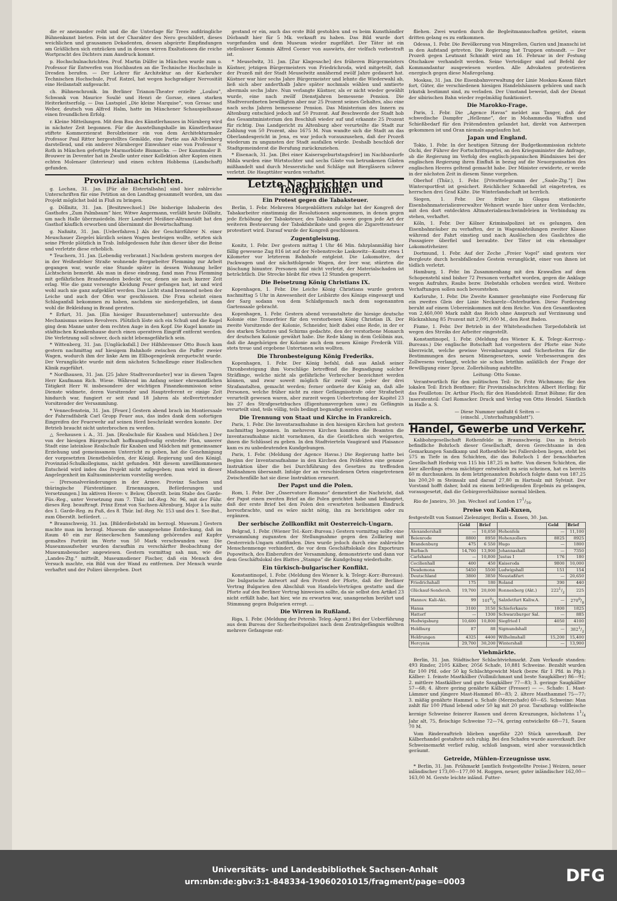die er aneinander reiht und die die Unterlage für Trees aufdringliche Bühnenkunst bieten. Fein ist der Charakter des Nero geschildert, dieses weichlichen und grausamen Dekadenten, dessen abgeirrte Empfindungen am Gräßlichen sich entzücken und in dessen wirren Exaltationen die reiche Wortpracht des Dichters zum Ausdruck kommt.
p. Hochschulnachrichten. Prof. Martin Dülfer in München wurde zum o. Professor für Entwerfen von Hochbauten an die Technische Hochschule in Dresden berufen. — Der Lehrer für Architektur an der Karlsruher Technischen Hochschule, Prof. Ratzel, hat wegen hochgradiger Nervosität eine Heilanstalt aufgesucht.
ch. Bühnenchronik. Im Berliner Trianon-Theater erzielte „Loulou“, Schwank von Maurice Soulié und Henri de Gorsse, einen starken Heiterkeitserfolg. — Das Lustspiel „Die kleine Marquise“, von Gresac und Weber, deutsch von Alfred Halm, hatte im Münchener Schauspielhause einen freundlichen Erfolg.
r. Kleine Mitteilungen. Mit dem Bau des Künstlerhauses in Nürnberg wird in nächster Zeit begonnen. Für die Ausstellungshalle im Künstlerhause stiftete Kommerzienrat Berolzheimer ein von dem Architekturmaler Professor Paul Ritter hergestelltes Gemälde, eine Partie aus Alt-Nürnberg darstellend, und ein anderer Nürnberger Einwohner eine von Professor v. Roth in München gefertigte Marmorbüste Bismarcks. — Der Kunstmaler B. Brouwer in Deventer hat in Zwolle unter einer Kollektion alter Kopien einen echten Molenaer (Interieur) und einen echten Hobbema (Landschaft) gefunden.
Provinzialnachrichten.
g. Lochau, 31. Jan. [Für die Elstertalbahn] sind hier zahlreiche Unterschriften für eine Petition an den Landtag gesammelt worden, um das Projekt möglichst bald in Fluß zu bringen.
g. Döllnitz, 31. Jan. [Besitzwechsel.] Die bisherige Inhaberin des Gasthofes „Zum Palmbaum“ hier, Witwe Angermann, verläßt heute Döllnitz, um nach Halle überzusiedeln. Herr Landwirt Meißner-Altranstädt hat den Gasthof käuflich erworben und übernimmt die Bewirtschaftung.
g. Naßnitz, 31. Jan. [Ueberfahren.] Als der Geschirrführer N. einer Meuschauer Ziegelei kürzlich seinen Wagen besteigen wollte, setzten sich seine Pferde plötzlich in Trab. Infolgedessen fuhr ihm dieser über die Beine und verletzte diese erheblich.
* Teuchern, 31. Jan. [Lebendig verbrannt.] Nachdem gestern morgen der in der Weißenfelser Straße wohnende Bergarbeiter Flemming zur Arbeit gegangen war, wurde eine Stunde später in dessen Wohnung heller Lichtschein bemerkt. Als man in diese eindrang, fand man Frau Flemming mit gefährlichen Brandwunden bedeckt vor, denen sie nach kurzer Zeit erlag. Wie die ganz versengte Kleidung Feuer gefangen hat, ist und wird wohl auch nie ganz aufgeklärt werden. Das Licht stand brennend neben der Leiche und auch der Ofen war geschlossen. Die Frau scheint einen Schlaganfall bekommen zu haben, nachdem sie niedergefallen, ist dann wohl die Bekleidung in Brand geraten.
* Erfurt, 31. Jan. [Ein hiesiger Bauunternehmer] untersuchte den Mechanismus seines Revolvers. Plötzlich löste sich ein Schuß und die Kugel ging dem Manne unter dem rechten Auge in den Kopf. Die Kugel konnte im städtischen Krankenhause durch einen operativen Eingriff entfernt werden. Die Verletzung soll schwer, doch nicht lebensgefährlich sein.
* Wittenberg, 31. Jan. [Unglücksfall.] Der Hilfsbremser Otto Bosch kam gestern nachmittag auf hiesigem Bahnhofe zwischen die Puffer zweier Wagen, wodurch ihm der linke Arm im Ellbogengelenk zerquetscht wurde. Der Verunglückte wurde mit dem nächsten Schnellzuge einer Halleschen Klinik zugeführt.
* Nordhausen, 31. Jan. [25 Jahre Stadtverordneter] war in diesen Tagen Herr Kaufmann Rich. Wiese. Während im Anfang seiner ehrenamtlichen Tätigkeit Herr W. insbesondere der wichtigen Finanzkommission seine Dienste widmete, deren Vorsitzender und Hauptreferent er einige Zeit hindurch war, fungiert er seit rund 18 Jahren als stellvertretender Vorsitzender der Versammlung.
* Vennecfenstein, 31. Jan. [Feuer.] Gestern abend brach im Montiersaale der Fahrradfabrik Carl Gropp Feuer aus, das indes dank dem sofortigen Eingreifen der Feuerwehr auf seinen Herd beschränkt werden konnte. Der Betrieb braucht nicht unterbrochen zu werden.
△ Seehausen i. A., 31. Jan. [Realschule für Knaben und Mädchen.] Der von der hiesigen Bürgerschaft hoffnungsfreudig erstrebte Plan, unserer Stadt eine lateinlose Realschule für Knaben und Mädchen mit gemeinsamer Erziehung und gemeinsamem Unterricht zu geben, hat die Genehmigung der vorgesetzten Dienstbehörden, der Königl. Regierung und des Königl. Provinzial-Schulkollegiums, nicht gefunden. Mit diesem unwillkommenen Entscheid wird indes das Projekt nicht aufgegeben; man wird in dieser Angelegenheit im Kultusministerium vorstellig werden.
— [Personalveränderungen in der Armee. Provinz Sachsen und thüringische Fürstentümer. Ernennungen, Beförderungen und Versetzungen.] Im aktiven Heere: v. Below, Oberstlt. beim Stabe des Garde-Füs.-Reg., unter Versetzung zum 7. Thür. Inf.-Reg. Nr. 96, mit der Führ. dieses Reg. beauftragt. Prinz Ernst von Sachsen-Altenburg, Major à la suite des 1. Garde-Reg. zu Fuß, des 8. Thür. Inf.-Reg. Nr. 153 und des 1. See-Bat., zum Oberstlt. befördert. …
* Braunschweig, 31. Jan. [Bilderdiebstahl im herzogl. Museum.] Gestern machte man im herzogl. Museum die unangenehme Entdeckung, daß im Raum 40 ein zur Reineckeschen Sammlung gehörendes auf Kupfer gemaltes Porträt im Werte von 50 Mark verschwunden war. Die Museumsaufseher wurden daraufhin zu verschärfter Beobachtung der Museumsbesucher angewiesen. Gestern vormittag sah nun, wie die „Landes-Ztg.“ mitteilt, Museumsdiener Fischer, daß ein Mensch den Versuch machte, ein Bild von der Wand zu entfernen. Der Mensch wurde verhaftet und der Polizei übergeben. Dort
gestand er ein, auch das erste Bild gestohlen und es beim Kunsthändler Dörbandt hier für 5 Mk. verkauft zu haben. Das Bild wurde dort vorgefunden und dem Museum wieder zugeführt. Der Täter ist ein stellenloser Kommis Alfred Coener von auswärts, der vielfach vorbestraft ist.
* Meuselwitz, 31. Jan. [Zur Klagesache] des früheren Bürgermeisters Küstner, jetzigen Bürgermeisters von Friedrichroda, wird mitgeteilt, daß der Prozeß mit der Stadt Meuselwitz annähernd zwölf Jahre gedauert hat. Küstner war hier sechs Jahre Bürgermeister und lehnte die Wiederwahl ab, ließ sich aber anderthalb Jahre später nochmals wählen und amtierte abermals sechs Jahre. Nun verlangte Küstner, als er nicht wieder gewählt wurde, eine nach zwölf Dienstjahren bemessene Pension. Die Stadtverordneten bewilligten aber nur 25 Prozent seines Gehaltes, also eine nach sechs Jahren bemessene Pension. Das Ministerium des Innern zu Altenburg entschied jedoch auf 50 Prozent. Auf Beschwerde der Stadt hob das Gesamtministerium den Beschluß wieder auf und erkannte 25 Prozent für richtig. Das Landgericht zu Altenburg aber verurteilte die Stadt zur Zahlung von 50 Prozent, also 1675 M. Nun wandte sich die Stadt an das Oberlandesgericht in Jena, es war jedoch vorauszusehen, daß der Prozeß wiederum zu ungunsten der Stadt ausfallen würde. Deshalb beschloß der Stadtgemeinderat die Berufung zurückzuziehen.
* Eisenach, 31. Jan. [Bei einer Kaisersgeburtstagsfeier] im Nachbardorfe Mihla wurden eine Wirtstochter und sechs Gäste von betrunkenen Gästen mißhandelt und durch Messerstiche und Schläge mit Biergläsern schwer verletzt. Die Haupttäter wurden verhaftet.
Letzte Nachrichten und Telegramme.
Ein Protest gegen die Tabaksteuer.
Berlin, 1. Febr. Mehreren Morgenblättern zufolge hat der Kongreß der Tabakarbeiter einstimmig die Resolutionen angenommen, in denen gegen jede Erhöhung der Tabaksteuer, des Tabakzolls sowie gegen jede Art der weiteren Besteuerung der Tabakfabrikate und gegen die Zigarettensteuer protestiert wird. Darauf wurde der Kongreß geschlossen.
Zugentgleisung.
Konitz, 1. Febr. Der gestern mittag 1 Uhr 46 Min. fahrplanmäßig hier fällig gewesene Zug 816 ist auf der Nebenstrecke Laskowitz—Konitz etwa 1 Kilometer vor letzterem Bahnhofe entgleist. Die Lokomotive, der Packwagen und der nächstfolgende Wagen, der leer war, stürzten die Böschung hinunter. Personen sind nicht verletzt, der Materialschaden ist beträchtlich. Die Strecke bleibt für etwa 12 Stunden gesperrt.
Die Beisetzung König Christians IX.
Kopenhagen, 1. Febr. Die Leiche König Christians wurde gestern nachmittag 5 Uhr in Anwesenheit der Leibärzte des Königs eingesargt und der Sarg sodann von dem Schlafgemach nach dem sogenannten Gartensaale gebracht.
Kopenhagen, 1. Febr. Gestern abend veranstaltete die hiesige deutsche Kolonie eine Trauerfeier für den verstorbenen König Christian IX. Der zweite Vorsitzende der Kolonie, Schneider, hielt dabei eine Rede, in der er des starken Schutzes und Schirms gedachte, den der verstorbene Monarch der deutschen Kolonie gewährt habe. Die Rede klang in dem Gelöbnis aus, daß die Angehörigen der Kolonie auch dem neuen Könige Frederik VIII. stets treue und ergebene Untertanen sein wollten.
Die Thronbesteigung König Frederiks.
Kopenhagen, 1. Febr. Der König befahl, daß aus Anlaß seiner Thronbesteigung ihm Vorschläge betreffend die Begnadigung solcher Sträflinge, welche nicht als gefährliche Verbrecher bezeichnet werden können, und zwar soweit möglich für zwölf von jeder der drei Strafanstalten, gemacht werden; ferner ordnete der König an, daß alle Personen, welche früher nicht zu einer Gefängnisstrafe oder Strafarbeit verurteilt gewesen waren, aber zurzeit wegen Uebertretung der Kapitel 23 bis 27 des Strafgesetzbuches (Eigentumsvergehen usw.) zu Gefängnis verurteilt sind, teils völlig, teils bedingt begnadigt werden sollen …
Die Trennung von Staat und Kirche in Frankreich.
Paris, 1. Febr. Die Inventaraufnahme in den hiesigen Kirchen hat gestern nachmittag begonnen. In mehreren Kirchen konnten die Beamten die Inventaraufnahme nicht vornehmen, da die Geistlichen sich weigerten, ihnen die Schlüssel zu geben. In den Stadtvierteln Vaugirard und Plaisance kam es zu unbedeutenden Kundgebungen.
Paris, 1. Febr. (Meldung der Agence Havas.) Die Regierung hatte bei Beginn der Inventaraufnahme in den Kirchen den Präfekten eine genaue Instruktion über die bei Durchführung des Gesetzes zu treffenden Maßnahmen übersandt. Infolge der an verschiedenen Orten eingetretenen Zwischenfälle hat sie diese Instruktion erneuert.
Der Papst und die Polen.
Rom, 1. Febr. Der „Osservatore Romano“ dementiert die Nachricht, daß der Papst einen zweiten Brief an die Polen gerichtet habe und behauptet, daß der erste Brief bei den Polen den erwarteten heilsamen Eindruck hervorbrachte, und es wäre nicht nötig, ihn zu berichtigen oder zu ergänzen.
Der serbische Zollkonflikt mit Oesterreich-Ungarn.
Belgrad, 1. Febr. (Wiener Tel.-Korr.-Bureau.) Gestern vormittag sollte eine Versammlung zugunsten der Stellungnahme gegen den Zollkrieg mit Oesterreich-Ungarn stattfinden. Dies wurde jedoch durch eine zahlreiche Menschenmenge verhindert, die vor dem Geschäftslokale des Exporteurs Popowitsch, des Einberufers der Versammlung, demonstrierte und dann vor dem Geschäftslokal des Blattes „Stampa“ die Kundgebung wiederholte.
Ein türkisch-bulgarischer Konflikt.
Konstantinopel, 1. Febr. (Meldung des Wiener k. k. Telegr.-Korr.-Bureaus). Die bulgarische Antwort auf den Protest der Pforte, daß der Berliner Vertrag Bulgarien den Abschluß von Handels-Verträgen gestatte und die Pforte auf den Berliner Vertrag hinweisen sollte, da sie selbst den Artikel 23 nicht erfüllt habe, hat hier, wie zu erwarten war, unangenehm berührt und Stimmung gegen Bulgarien erregt. …
Die Wirren in Rußland.
Riga, 1. Febr. (Meldung der Petersb. Teleg.-Agent.) Bei der Ueberführung aus dem Bureau der Sicherheitspolizei nach dem Zentralgefängnis wollten mehrere Gefangene ent-
fliehen. Zwei wurden durch die Begleitmannschaften getötet, einem dritten gelang es zu entkommen.
Odessa, 1. Febr. Die Bevölkerung von Mingrelien, Gurien und Jmanschi ist in den Aufstand getreten. Die Regierung hat Truppen entsandt. — Der Prozeß gegen Leutnant Schmidt wird am 16. Februar in der Festung Otschakow verhandelt werden. Seine Verteidiger sind auf Befehl der Kommandantur ausgewiesen worden. Alle Advokaten protestieren energisch gegen diese Maßregelung.
Moskau, 31. Jan. Die Eisenbahnverwaltung der Linie Moskau-Kasan fährt fort, Güter, die verschiedenen hiesigen Handelshäusern gehören und nach Irkutsk bestimmt sind, zu verladen. Der Umstand beweist, daß der Dienst der sibirischen Bahn wieder regelmäßig funktioniert.
Die Marokko-Frage.
Paris, 1. Febr. Die „Agence Havas“ meldet aus Tanger, daß der schwedische Dampfer „Hellenne“, der in Mohammedia Waffen und Schießbedarf für den Prätendenten gelandet hat, direkt von Antwerpen gekommen ist und Oran niemals angelaufen hat.
Japan und England.
Tokio, 1. Febr. In der heutigen Sitzung der Budgetkommission richtete Oichi, der Führer der Fortschrittspartei, an den Kriegsminister die Anfrage, ob die Regierung im Verfolg des englisch-japanischen Bündnisses bei der englischen Regierung ihren Einfluß in bezug auf die Neuorganisation des englischen Heeres geltend gemacht habe. Der Minister erwiderte, er werde in der nächsten Zeit in diesem Sinne vorgehen.
Oberhof (Thür.), 1. Febr. [Privattelegramm der „Saale-Ztg.“] Das Wintersportfest ist gesichert. Reichlicher Schneefall ist eingetreten, es herrschen drei Grad Kälte. Die Winterlandschaft ist herrlich.
Siegen, 1. Febr. Der früher in Glogau stationierte Eisenbahnmaterialienverwalter Wehnert wurde hier unter dem Verdachte, mit den dort entdeckten Altmaterialienschwindeleien in Verbindung zu stehen, verhaftet.
Köln, 1. Febr. Der Kölner Kriminalpolizei ist es gelungen, den Eisenbahnräuber zu verhaften, der in Wagenabteilungen zweiter Klasse während der Fahrt einstieg und nach Auslöschen des Gaslichtes die Passagiere überfiel und beraubte. Der Täter ist ein ehemaliger Lokomotivheizer.
Dortmund, 1. Febr. Auf der Zeche „Freier Vogel“ sind gestern vier Bergleute durch herabfallendes Gestein verunglückt, einer von ihnen ist tödlich verletzt.
Hamburg, 1. Febr. Im Zusammenhang mit den Krawallen auf dem Schopenstehl sind bisher 72 Personen verhaftet worden, gegen die Anklage wegen Aufruhrs, Raubs bezw. Diebstahls erhoben werden wird. Weitere Verhaftungen sollen noch bevorstehen.
Karlsruhe, 1. Febr. Die Zweite Kammer genehmigte eine Forderung für ein zweites Gleis der Linie Neckarelz—Osterburken. Diese Forderung beruht auf einem Uebereinkommen mit dem Reiche. Von den Gesamtkosten von 2,460,000 Mark zahlt das Reich ohne Anspruch auf Verzinsung und Rückzahlung 85 Prozent mit 2,091,000 M., den Rest Baden.
Fiume, 1. Febr. Der Betrieb in der Whiteheadschen Torpedofabrik ist wegen des Streiks der Arbeiter eingestellt.
Konstantinopel, 1. Febr. (Meldung des Wiener K. K. Telegr.-Korresp.-Bureaus.) Die englische Botschaft hat vorgestern der Pforte eine Note überreicht, welche gewisse Vereinbarungen und Sicherheiten für die Bestimmungen des neuen Minengesetzes, sowie Verbesserungen des Zollwesens verlangt, welche sie schon letzthin anläßlich der Frage der Bewilligung einer 3proz. Zollerhöhung aufstellte.
Leitung: Otto Sonne.
Verantwortlich für den politischen Teil: Dr. Fritz Wichmann; für den lokalen Teil: Erich Benthner; für Provinzialnachrichten: Albert Herling; für das Feuilleton: Dr. Arthur Ploch; für den Handelsteil: Ernst Böhme; für den Inseratenteil: Carl Romacker. Druck und Verlag von Otto Hendel. Sämtlich in Halle a. S.
— Diese Nummer umfaßt 6 Seiten —
(einschl. „Unterhaltungsblatt“).
Handel, Gewerbe und Verkehr.
Kalibohrgesellschaft Rothenfelde in Braunschweig. Das in Betrieb befindliche Bohrloch dieser Gesellschaft, deren Gerechtsame in den Gemarkungen Sandkamp und Rothenfelde bei Fallersleben liegen, steht bei 575 m Tiefe in den Schichten, die das Bohrloch 1 der benachbarten Gesellschaft Hedwig von 115 bis 187,25 m hatte. Von diesen Schichten, die hier allerdings etwas mächtiger entwickelt zu sein scheinen, hat es bereits 60 m durchsunken. In dem letztgenannten Bohrloch folgte dann von 187,25 bis 200,20 m Steinsalz und darauf 27,80 m Hartsalz mit Sylvinit. Der Vorstand hofft daher, bald zu einem befriedigenden Ergebnis zu gelangen, vorausgesetzt, daß die Gebirgsverhältnisse normal bleiben.
Rio de Janeiro, 30. Jan. Wechsel auf London 171/16.
Preise von Kali-Kuxen,
festgestellt von Samuel Zielenziger, Berlin u. Essen, 30. Jan.
| | Geld | Brief | | Geld | Brief |
| --- | --- | --- | --- | --- | --- |
| Alexandershall | — | 10,050 | Hohenfels | — | 11,100 |
| Beienrode | 8800 | 8950 | Hohenzollern | 8825 | 8925 |
| Brandenburg | 475 | 6 550 | Hugo | — | 1800 |
| Burbach | 14,700 | 13,900 | Johannashall | — | 7350 |
| Carlshand | — | 10,800 | Justus I | 176 | 180 |
| Cecilienhall | 400 | 450 | Kaiseroda | 9800 | 10,000 |
| Desdemona | 5450 | 5500 | Ludwigshall | 151 | 154 |
| Deutschland | 3800 | 3850 | Neustaßfurt | — | 20,650 |
| Friedrichshall | 175 | 180 | Roland | 390 | 440 |
| Glückauf-Sondersh. | 19,700 | 20,000 | Ronnenberg (Akt.) | 2221/2 | 225 |
| Hannov. Kali-Akt. | 99 | 1010/0 | Salzdetfurt Kaliw.A. | — | 2700/0 |
| Hansa | 3100 | 3150 | Schieferkaute | 1800 | 1825 |
| Hattorf | — | 1300 | Schwarzburger Sal. | — | 885 |
| Hedwigsburg | 10,600 | 10,800 | Siegfried I | 4050 | 4100 |
| Heldburg | 87 | 88 | Sigmundshall | — | 3821/2 |
| Heldrungen | 4325 | 4400 | Wilhelmshall | 15,200 | 15,400 |
| Hercynia | 29,700 | 30,200 | Wintershall | — | 13,900 |
Viehmärkte.
Berlin, 31. Jan. Städtischer Schlachtviehmarkt. Zum Verkaufe standen: 493 Rinder, 2105 Kälber, 2056 Schafe, 10,881 Schweine. Bezahlt wurden für 100 Pfd. oder 50 kg Schlachtgewicht Mark (bezw. für 1 Pfd. in Pfg.): Kälber: 1. feinste Mastkälber (Vollmilchmast und beste Saugkälber) 86—91; 2. mittlere Mastkälber und gute Saugkälber 77—83; 3. geringe Saugkälber 57—68; 4. ältere gering genährte Kälber (Fresser) — —. Schafe: 1. Mast-Lämmer und jüngere Mast-Hammel 80—83; 2. ältere Masthammel 75—77; 3. mäßig genährte Hammel u. Schafe (Merzschafe) 60—65. Schweine: Man zahlt für 100 Pfund lebend oder 50 kg mit 20 proz. Tarazbzug: vollfleische kernige Schweine feinerer Rassen und deren Kreuzungen, höchstens 11/4 Jahr alt, 75, fleischige Schweine 72—74, gering entwickelte 68—71, Sauen 70 M.
Vom Rinderauftrieb blieben ungefähr 220 Stück unverkauft. Der Kälberhandel gestaltete sich ruhig. Bei den Schafen wurde ausverkauft. Der Schweinemarkt verlief ruhig, schloß langsam, wird aber voraussichtlich geräumt.
Getreide, Mühlen-Erzeugnisse usw.
* Berlin, 31. Jan. Frühmarkt [amtlich festgestellte Preise.] Weizen, neuer inländischer 173,00—177,00 M. Roggen, neuer, guter inländischer 162,00—163,00 M. Gerste leichte inländ. Futter-
Universitäts- und Landesbibliothek Sachsen-Anhalt
urn:nbn:de:gbv:3:1-848334-19060201015/fragment/page=0003
DFG